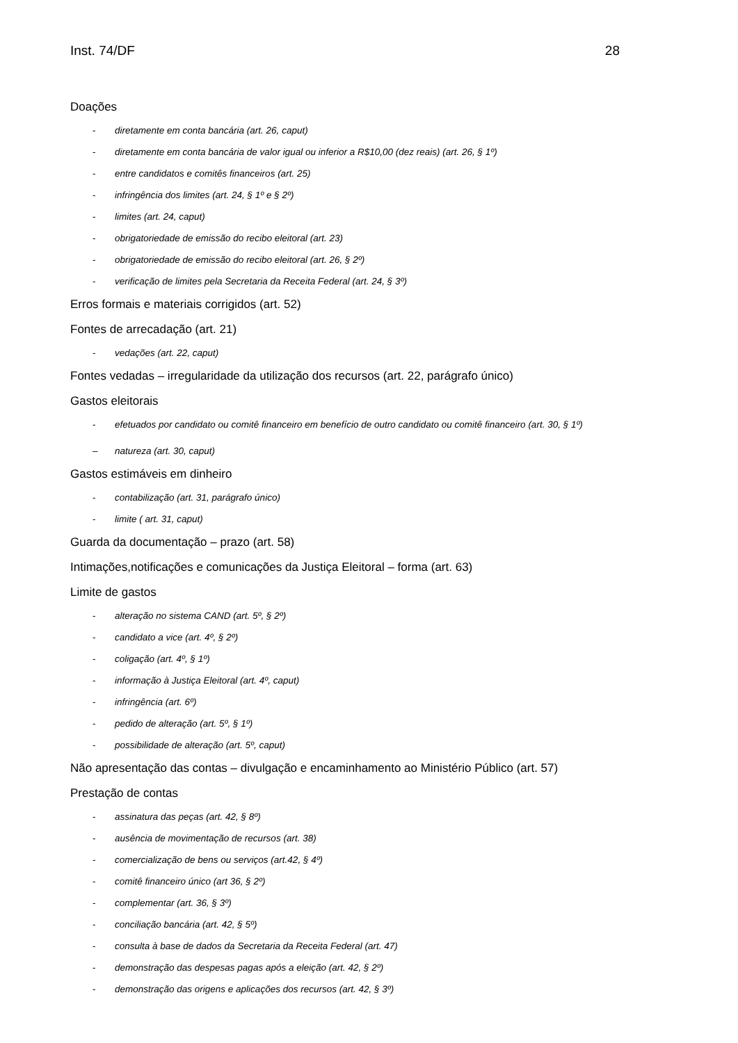Inst. 74/DF 28
Doações
- diretamente em conta bancária (art. 26, caput)
- diretamente em conta bancária de valor igual ou inferior a R$10,00 (dez reais) (art. 26, § 1º)
- entre candidatos e comitês financeiros (art. 25)
- infringência dos limites (art. 24, § 1º e § 2º)
- limites (art. 24, caput)
- obrigatoriedade de emissão do recibo eleitoral (art. 23)
- obrigatoriedade de emissão do recibo eleitoral (art. 26, § 2º)
- verificação de limites pela Secretaria da Receita Federal (art. 24, § 3º)
Erros formais e materiais corrigidos (art. 52)
Fontes de arrecadação (art. 21)
- vedações (art. 22, caput)
Fontes vedadas – irregularidade da utilização dos recursos (art. 22, parágrafo único)
Gastos eleitorais
- efetuados por candidato ou comitê financeiro em benefício de outro candidato ou comitê financeiro (art. 30, § 1º)
– natureza (art. 30, caput)
Gastos estimáveis em dinheiro
- contabilização (art. 31, parágrafo único)
- limite ( art. 31, caput)
Guarda da documentação – prazo (art. 58)
Intimações,notificações e comunicações da Justiça Eleitoral – forma (art. 63)
Limite de gastos
- alteração no sistema CAND (art. 5º, § 2º)
- candidato a vice (art. 4º, § 2º)
- coligação (art. 4º, § 1º)
- informação à Justiça Eleitoral (art. 4º, caput)
- infringência (art. 6º)
- pedido de alteração (art. 5º, § 1º)
- possibilidade de alteração (art. 5º, caput)
Não apresentação das contas – divulgação e encaminhamento ao Ministério Público (art. 57)
Prestação de contas
- assinatura das peças (art. 42, § 8º)
- ausência de movimentação de recursos (art. 38)
- comercialização de bens ou serviços (art.42, § 4º)
- comitê financeiro único (art 36, § 2º)
- complementar (art. 36, § 3º)
- conciliação bancária (art. 42, § 5º)
- consulta à base de dados da Secretaria da Receita Federal (art. 47)
- demonstração das despesas pagas após a eleição (art. 42, § 2º)
- demonstração das origens e aplicações dos recursos (art. 42, § 3º)